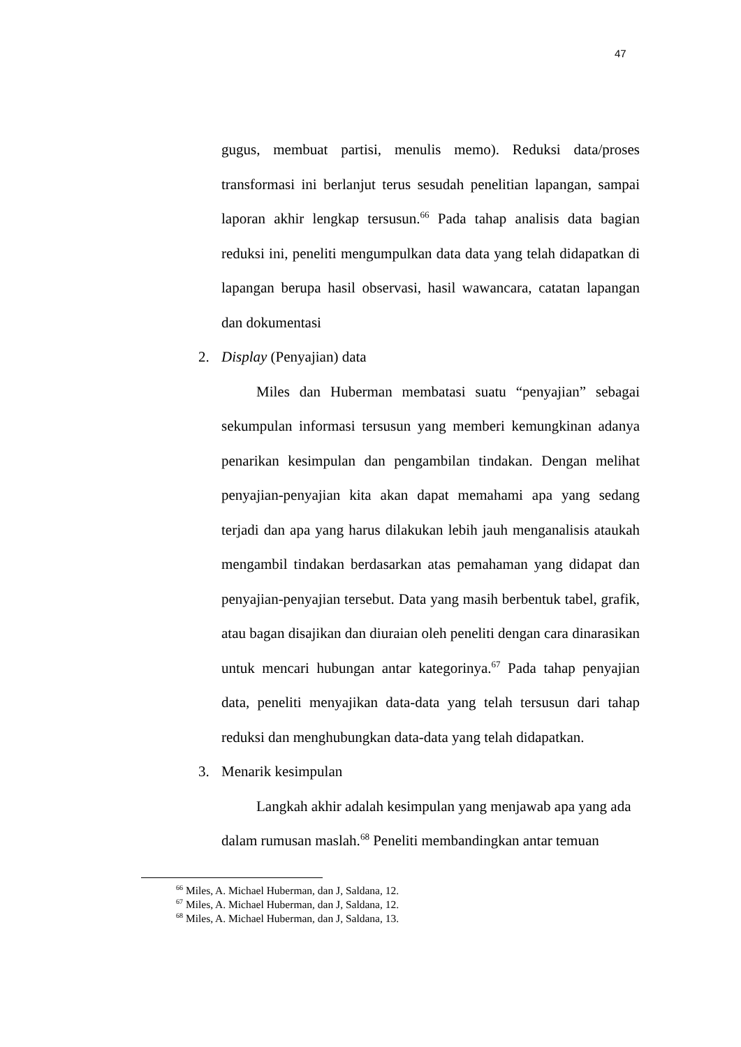47
gugus, membuat partisi, menulis memo). Reduksi data/proses transformasi ini berlanjut terus sesudah penelitian lapangan, sampai laporan akhir lengkap tersusun.<sup>66</sup> Pada tahap analisis data bagian reduksi ini, peneliti mengumpulkan data data yang telah didapatkan di lapangan berupa hasil observasi, hasil wawancara, catatan lapangan dan dokumentasi
2. Display (Penyajian) data
Miles dan Huberman membatasi suatu “penyajian” sebagai sekumpulan informasi tersusun yang memberi kemungkinan adanya penarikan kesimpulan dan pengambilan tindakan. Dengan melihat penyajian-penyajian kita akan dapat memahami apa yang sedang terjadi dan apa yang harus dilakukan lebih jauh menganalisis ataukah mengambil tindakan berdasarkan atas pemahaman yang didapat dan penyajian-penyajian tersebut. Data yang masih berbentuk tabel, grafik, atau bagan disajikan dan diuraian oleh peneliti dengan cara dinarasikan untuk mencari hubungan antar kategorinya.<sup>67</sup> Pada tahap penyajian data, peneliti menyajikan data-data yang telah tersusun dari tahap reduksi dan menghubungkan data-data yang telah didapatkan.
3. Menarik kesimpulan
Langkah akhir adalah kesimpulan yang menjawab apa yang ada dalam rumusan maslah.<sup>68</sup> Peneliti membandingkan antar temuan
<sup>66</sup> Miles, A. Michael Huberman, dan J, Saldana, 12.
<sup>67</sup> Miles, A. Michael Huberman, dan J, Saldana, 12.
<sup>68</sup> Miles, A. Michael Huberman, dan J, Saldana, 13.